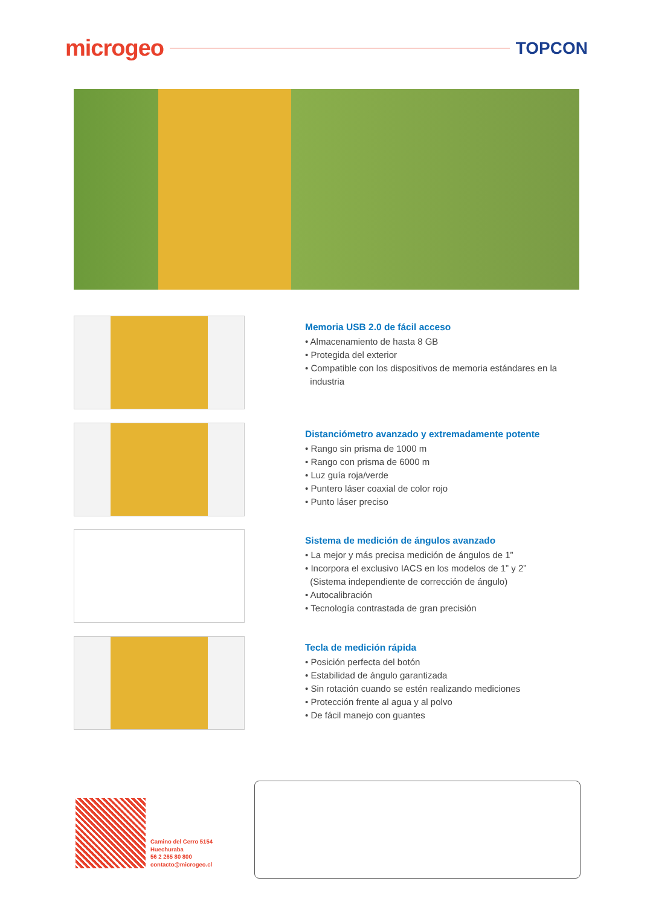microgeo TOPCON
Memoria USB 2.0 de fácil acceso
• Almacenamiento de hasta 8 GB
• Protegida del exterior
• Compatible con los dispositivos de memoria estándares en la
industria
Distanciómetro avanzado y extremadamente potente
• Rango sin prisma de 1000 m
• Rango con prisma de 6000 m
• Luz guía roja/verde
• Puntero láser coaxial de color rojo
• Punto láser preciso
Sistema de medición de ángulos avanzado
• La mejor y más precisa medición de ángulos de 1”
• Incorpora el exclusivo IACS en los modelos de 1” y 2”
(Sistema independiente de corrección de ángulo)
• Autocalibración
• Tecnología contrastada de gran precisión
Tecla de medición rápida
• Posición perfecta del botón
• Estabilidad de ángulo garantizada
• Sin rotación cuando se estén realizando mediciones
• Protección frente al agua y al polvo
• De fácil manejo con guantes
Camino del Cerro 5154
Huechuraba
56 2 265 80 800
contacto@microgeo.cl